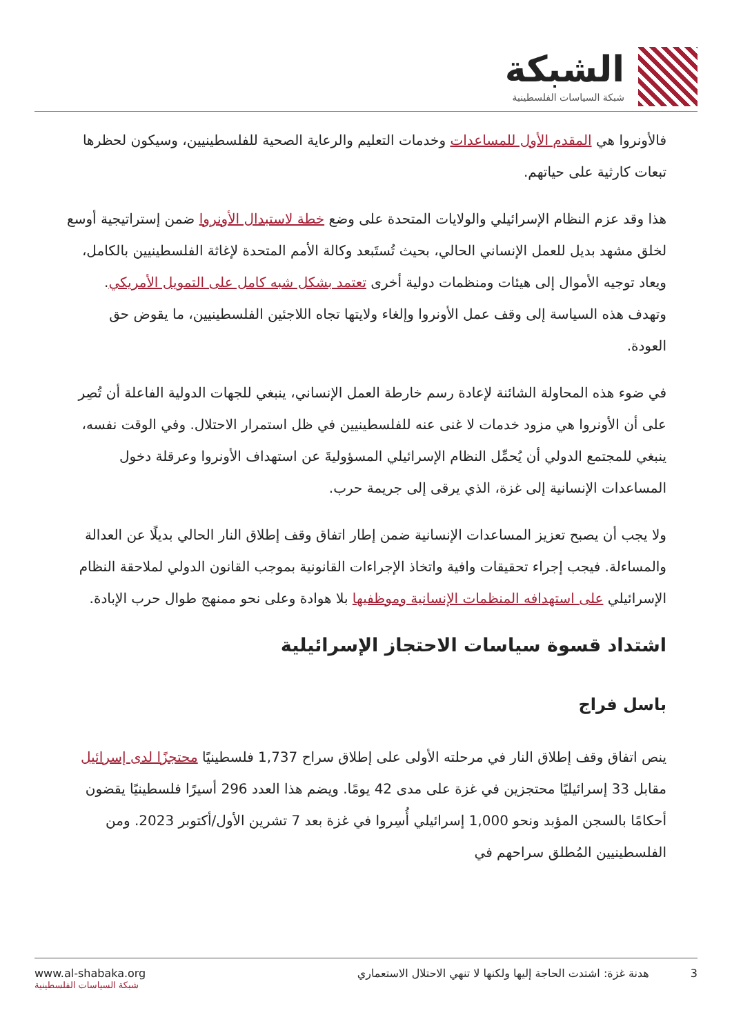الشبكة
شبكة السياسات الفلسطينية
فالأونروا هي المقدم الأول للمساعدات وخدمات التعليم والرعاية الصحية للفلسطينيين، وسيكون لحظرها تبعات كارثية على حياتهم.
هذا وقد عزم النظام الإسرائيلي والولايات المتحدة على وضع خطة لاستبدال الأونروا ضمن إستراتيجية أوسع لخلق مشهد بديل للعمل الإنساني الحالي، بحيث تُستَبعد وكالة الأمم المتحدة لإغاثة الفلسطينيين بالكامل، ويعاد توجيه الأموال إلى هيئات ومنظمات دولية أخرى تعتمد بشكل شبه كامل على التمويل الأمريكي. وتهدف هذه السياسة إلى وقف عمل الأونروا وإلغاء ولايتها تجاه اللاجئين الفلسطينيين، ما يقوض حق العودة.
في ضوء هذه المحاولة الشائنة لإعادة رسم خارطة العمل الإنساني، ينبغي للجهات الدولية الفاعلة أن تُصِر على أن الأونروا هي مزود خدمات لا غنى عنه للفلسطينيين في ظل استمرار الاحتلال. وفي الوقت نفسه، ينبغي للمجتمع الدولي أن يُحمِّل النظام الإسرائيلي المسؤوليةَ عن استهداف الأونروا وعرقلة دخول المساعدات الإنسانية إلى غزة، الذي يرقى إلى جريمة حرب.
ولا يجب أن يصبح تعزيز المساعدات الإنسانية ضمن إطار اتفاق وقف إطلاق النار الحالي بديلًا عن العدالة والمساءلة. فيجب إجراء تحقيقات وافية واتخاذ الإجراءات القانونية بموجب القانون الدولي لملاحقة النظام الإسرائيلي على استهدافه المنظمات الإنسانية وموظفيها بلا هوادة وعلى نحو ممنهج طوال حرب الإبادة.
اشتداد قسوة سياسات الاحتجاز الإسرائيلية
باسل فراج
ينص اتفاق وقف إطلاق النار في مرحلته الأولى على إطلاق سراح 1,737 فلسطينيًا محتجزًا لدى إسرائيل مقابل 33 إسرائيليًا محتجزين في غزة على مدى 42 يومًا. ويضم هذا العدد 296 أسيرًا فلسطينيًا يقضون أحكامًا بالسجن المؤبد ونحو 1,000 إسرائيلي أُسِروا في غزة بعد 7 تشرين الأول/أكتوبر 2023. ومن الفلسطينيين المُطلق سراحهم في
www.al-shabaka.org
شبكة السياسات الفلسطينية
3 هدنة غزة: اشتدت الحاجة إليها ولكنها لا تنهي الاحتلال الاستعماري